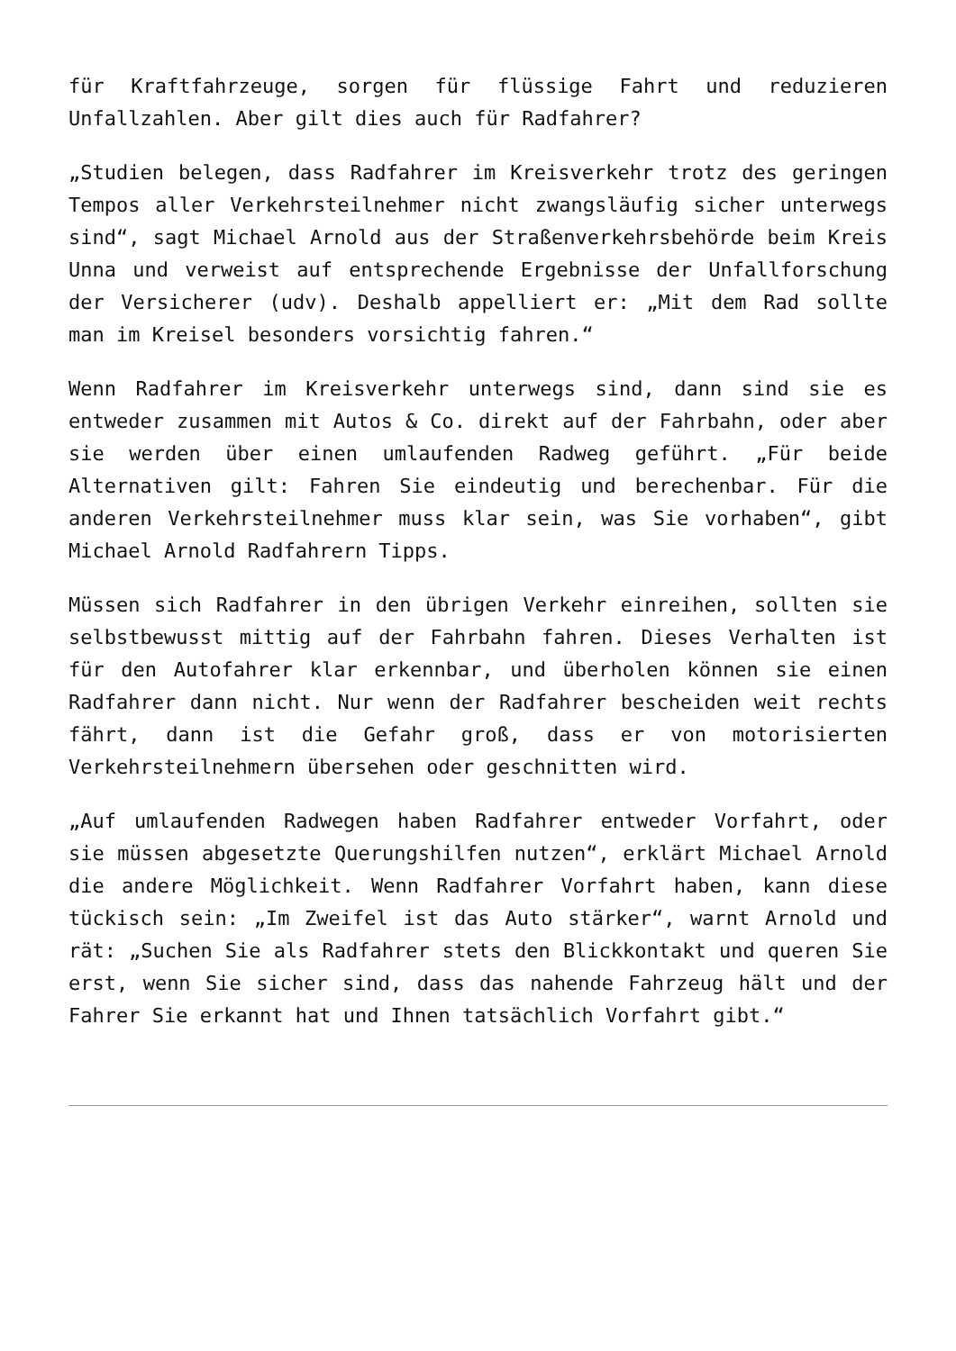für Kraftfahrzeuge, sorgen für flüssige Fahrt und reduzieren Unfallzahlen. Aber gilt dies auch für Radfahrer?
„Studien belegen, dass Radfahrer im Kreisverkehr trotz des geringen Tempos aller Verkehrsteilnehmer nicht zwangsläufig sicher unterwegs sind“, sagt Michael Arnold aus der Straßenverkehrsbehörde beim Kreis Unna und verweist auf entsprechende Ergebnisse der Unfallforschung der Versicherer (udv). Deshalb appelliert er: „Mit dem Rad sollte man im Kreisel besonders vorsichtig fahren.“
Wenn Radfahrer im Kreisverkehr unterwegs sind, dann sind sie es entweder zusammen mit Autos & Co. direkt auf der Fahrbahn, oder aber sie werden über einen umlaufenden Radweg geführt. „Für beide Alternativen gilt: Fahren Sie eindeutig und berechenbar. Für die anderen Verkehrsteilnehmer muss klar sein, was Sie vorhaben“, gibt Michael Arnold Radfahrern Tipps.
Müssen sich Radfahrer in den übrigen Verkehr einreihen, sollten sie selbstbewusst mittig auf der Fahrbahn fahren. Dieses Verhalten ist für den Autofahrer klar erkennbar, und überholen können sie einen Radfahrer dann nicht. Nur wenn der Radfahrer bescheiden weit rechts fährt, dann ist die Gefahr groß, dass er von motorisierten Verkehrsteilnehmern übersehen oder geschnitten wird.
„Auf umlaufenden Radwegen haben Radfahrer entweder Vorfahrt, oder sie müssen abgesetzte Querungshilfen nutzen“, erklärt Michael Arnold die andere Möglichkeit. Wenn Radfahrer Vorfahrt haben, kann diese tückisch sein: „Im Zweifel ist das Auto stärker“, warnt Arnold und rät: „Suchen Sie als Radfahrer stets den Blickkontakt und queren Sie erst, wenn Sie sicher sind, dass das nahende Fahrzeug hält und der Fahrer Sie erkannt hat und Ihnen tatsächlich Vorfahrt gibt.“